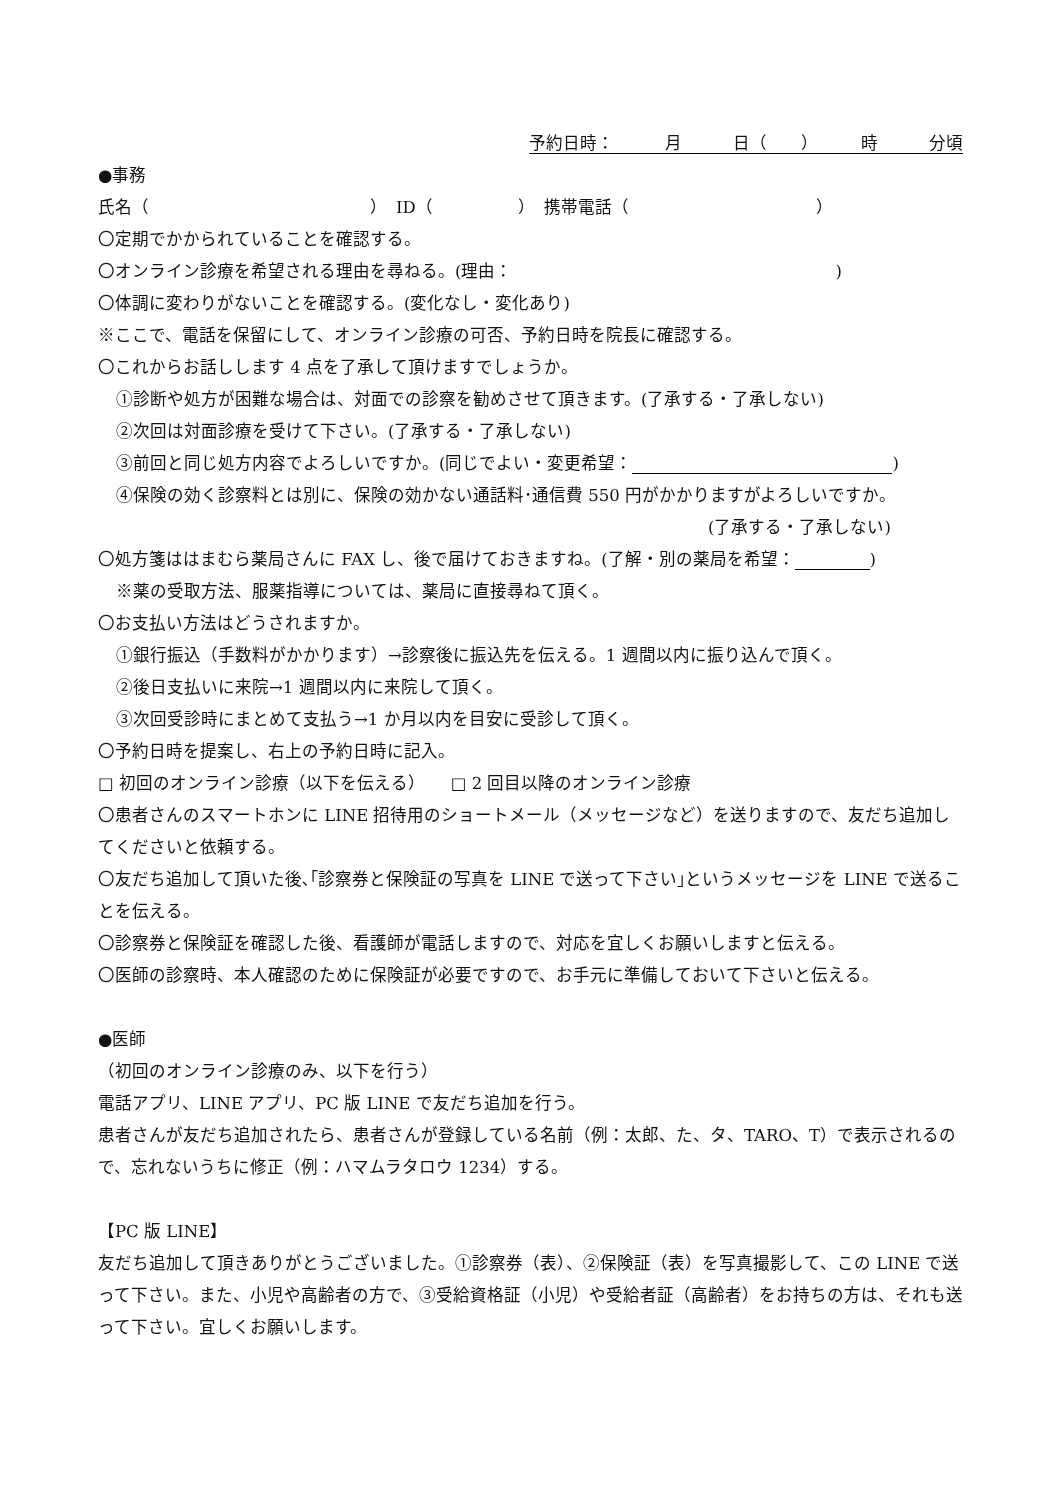予約日時：　　　月　　　日（　　）　　　時　　　分頃
●事務
氏名（　　　　　　　　　　　　　）　ID（　　　　　）　携帯電話（　　　　　　　　　　　）
〇定期でかかられていることを確認する。
〇オンライン診療を希望される理由を尋ねる。(理由：　　　　　　　　　　　　　　　　　　　)
〇体調に変わりがないことを確認する。(変化なし・変化あり)
※ここで、電話を保留にして、オンライン診療の可否、予約日時を院長に確認する。
〇これからお話しします 4 点を了承して頂けますでしょうか。
①診断や処方が困難な場合は、対面での診察を勧めさせて頂きます。(了承する・了承しない)
②次回は対面診療を受けて下さい。(了承する・了承しない)
③前回と同じ処方内容でよろしいですか。(同じでよい・変更希望： )
④保険の効く診察料とは別に、保険の効かない通話料･通信費 550 円がかかりますがよろしいですか。
(了承する・了承しない)
〇処方箋ははまむら薬局さんに FAX し、後で届けておきますね。(了解・別の薬局を希望： )
※薬の受取方法、服薬指導については、薬局に直接尋ねて頂く。
〇お支払い方法はどうされますか。
①銀行振込（手数料がかかります）→診察後に振込先を伝える。1 週間以内に振り込んで頂く。
②後日支払いに来院→1 週間以内に来院して頂く。
③次回受診時にまとめて支払う→1 か月以内を目安に受診して頂く。
〇予約日時を提案し、右上の予約日時に記入。
□ 初回のオンライン診療（以下を伝える）　　□ 2 回目以降のオンライン診療
〇患者さんのスマートホンに LINE 招待用のショートメール（メッセージなど）を送りますので、友だち追加してくださいと依頼する。
〇友だち追加して頂いた後､｢診察券と保険証の写真を LINE で送って下さい｣というメッセージを LINE で送ることを伝える。
〇診察券と保険証を確認した後、看護師が電話しますので、対応を宜しくお願いしますと伝える。
〇医師の診察時、本人確認のために保険証が必要ですので、お手元に準備しておいて下さいと伝える。
●医師
（初回のオンライン診療のみ、以下を行う）
電話アプリ、LINE アプリ、PC 版 LINE で友だち追加を行う。
患者さんが友だち追加されたら、患者さんが登録している名前（例：太郎、た、タ、TARO、T）で表示されるので、忘れないうちに修正（例：ハマムラタロウ 1234）する。
【PC 版 LINE】
友だち追加して頂きありがとうございました。①診察券（表）、②保険証（表）を写真撮影して、この LINE で送って下さい。また、小児や高齢者の方で、③受給資格証（小児）や受給者証（高齢者）をお持ちの方は、それも送って下さい。宜しくお願いします。